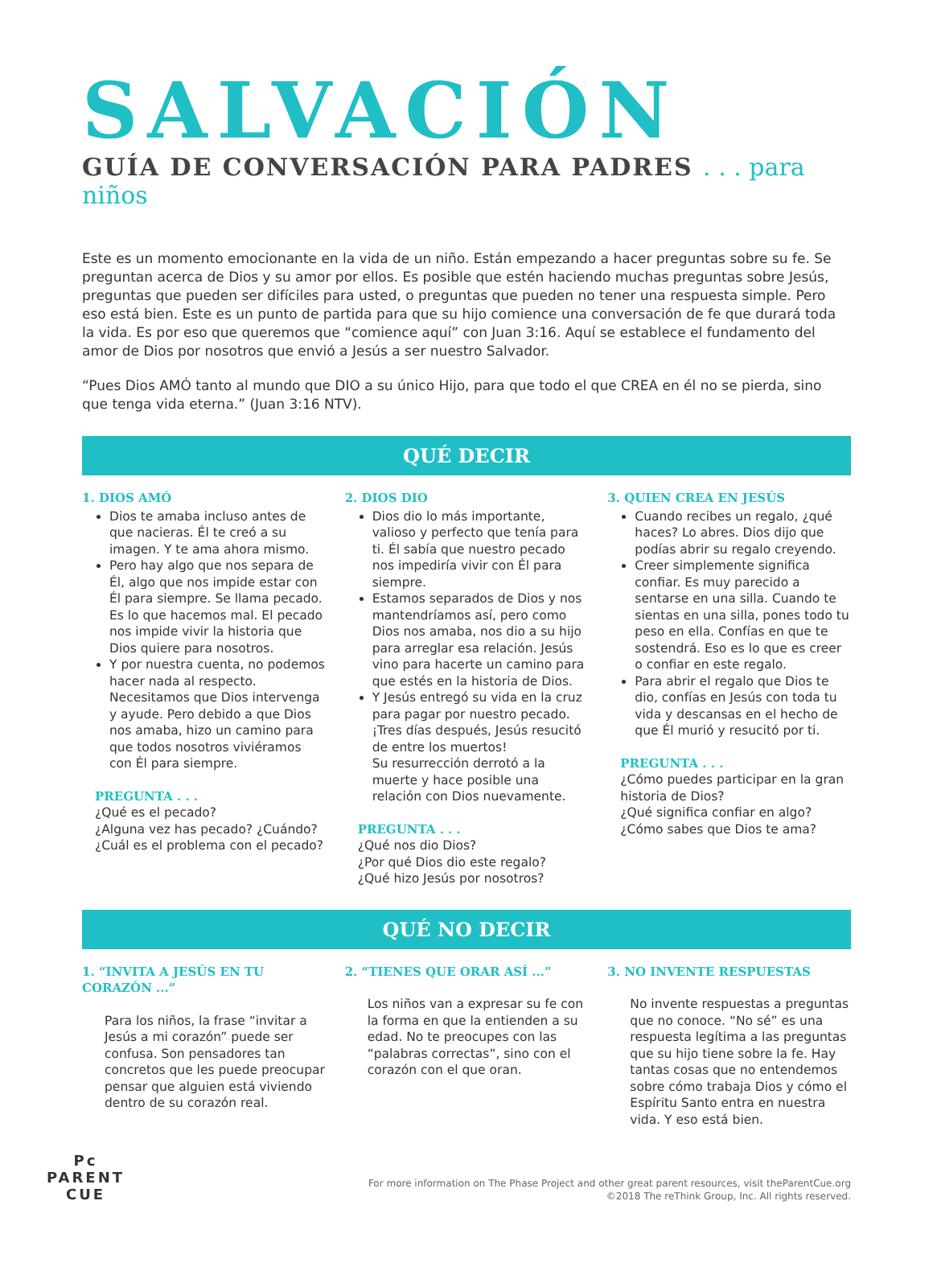SALVACIÓN
GUÍA DE CONVERSACIÓN PARA PADRES . . . para niños
Este es un momento emocionante en la vida de un niño. Están empezando a hacer preguntas sobre su fe. Se preguntan acerca de Dios y su amor por ellos. Es posible que estén haciendo muchas preguntas sobre Jesús, preguntas que pueden ser difíciles para usted, o preguntas que pueden no tener una respuesta simple. Pero eso está bien. Este es un punto de partida para que su hijo comience una conversación de fe que durará toda la vida. Es por eso que queremos que “comience aquí” con Juan 3:16. Aquí se establece el fundamento del amor de Dios por nosotros que envió a Jesús a ser nuestro Salvador.
“Pues Dios AMÓ tanto al mundo que DIO a su único Hijo, para que todo el que CREA en él no se pierda, sino que tenga vida eterna.” (Juan 3:16 NTV).
QUÉ DECIR
1. DIOS AMÓ
Dios te amaba incluso antes de que nacieras. Él te creó a su imagen. Y te ama ahora mismo.
Pero hay algo que nos separa de Él, algo que nos impide estar con Él para siempre. Se llama pecado. Es lo que hacemos mal. El pecado nos impide vivir la historia que Dios quiere para nosotros.
Y por nuestra cuenta, no podemos hacer nada al respecto. Necesitamos que Dios intervenga y ayude. Pero debido a que Dios nos amaba, hizo un camino para que todos nosotros viviéramos con Él para siempre.
PREGUNTA . . .
¿Qué es el pecado?
¿Alguna vez has pecado? ¿Cuándo?
¿Cuál es el problema con el pecado?
2. DIOS DIO
Dios dio lo más importante, valioso y perfecto que tenía para ti. Él sabía que nuestro pecado nos impediría vivir con Él para siempre.
Estamos separados de Dios y nos mantendríamos así, pero como Dios nos amaba, nos dio a su hijo para arreglar esa relación. Jesús vino para hacerte un camino para que estés en la historia de Dios.
Y Jesús entregó su vida en la cruz para pagar por nuestro pecado. ¡Tres días después, Jesús resucitó de entre los muertos!
Su resurrección derrotó a la muerte y hace posible una relación con Dios nuevamente.
PREGUNTA . . .
¿Qué nos dio Dios?
¿Por qué Dios dio este regalo?
¿Qué hizo Jesús por nosotros?
3. QUIEN CREA EN JESÚS
Cuando recibes un regalo, ¿qué haces? Lo abres. Dios dijo que podías abrir su regalo creyendo.
Creer simplemente significa confiar. Es muy parecido a sentarse en una silla. Cuando te sientas en una silla, pones todo tu peso en ella. Confías en que te sostendrá. Eso es lo que es creer o confiar en este regalo.
Para abrir el regalo que Dios te dio, confías en Jesús con toda tu vida y descansas en el hecho de que Él murió y resucitó por ti.
PREGUNTA . . .
¿Cómo puedes participar en la gran historia de Dios?
¿Qué significa confiar en algo?
¿Cómo sabes que Dios te ama?
QUÉ NO DECIR
1. “INVITA A JESÚS EN TU CORAZÓN ...”
Para los niños, la frase “invitar a Jesús a mi corazón” puede ser confusa. Son pensadores tan concretos que les puede preocupar pensar que alguien está viviendo dentro de su corazón real.
2. “TIENES QUE ORAR ASÍ ...”
Los niños van a expresar su fe con la forma en que la entienden a su edad. No te preocupes con las “palabras correctas”, sino con el corazón con el que oran.
3. NO INVENTE RESPUESTAS
No invente respuestas a preguntas que no conoce. “No sé” es una respuesta legítima a las preguntas que su hijo tiene sobre la fe. Hay tantas cosas que no entendemos sobre cómo trabaja Dios y cómo el Espíritu Santo entra en nuestra vida. Y eso está bien.
Pc
PARENT
CUE
For more information on The Phase Project and other great parent resources, visit theParentCue.org
©2018 The reThink Group, Inc. All rights reserved.